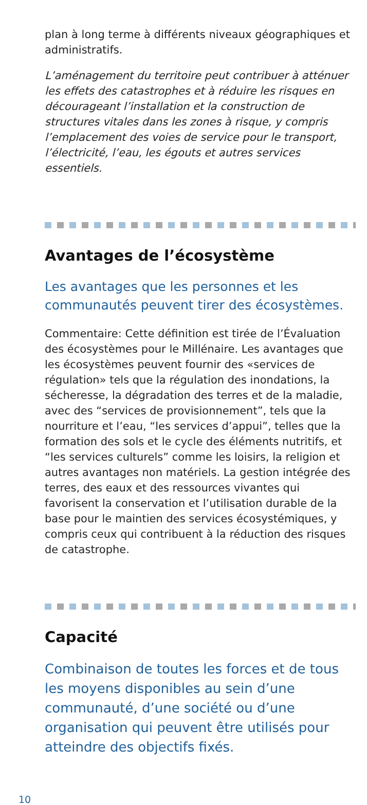plan à long terme à différents niveaux géographiques et administratifs.
L’aménagement du territoire peut contribuer à atténuer les effets des catastrophes et à réduire les risques en décourageant l’installation et la construction de structures vitales dans les zones à risque, y compris l’emplacement des voies de service pour le transport, l’électricité, l’eau, les égouts et autres services essentiels.
Avantages de l’écosystème
Les avantages que les personnes et les communautés peuvent tirer des écosystèmes.
Commentaire: Cette définition est tirée de l’Évaluation des écosystèmes pour le Millénaire. Les avantages que les écosystèmes peuvent fournir des «services de régulation» tels que la régulation des inondations, la sécheresse, la dégradation des terres et de la maladie, avec des “services de provisionnement”, tels que la nourriture et l’eau, “les services d’appui”, telles que la formation des sols et le cycle des éléments nutritifs, et “les services culturels” comme les loisirs, la religion et autres avantages non matériels. La gestion intégrée des terres, des eaux et des ressources vivantes qui favorisent la conservation et l’utilisation durable de la base pour le maintien des services écosystémiques, y compris ceux qui contribuent à la réduction des risques de catastrophe.
Capacité
Combinaison de toutes les forces et de tous les moyens disponibles au sein d’une communauté, d’une société ou d’une organisation qui peuvent être utilisés pour atteindre des objectifs fixés.
10